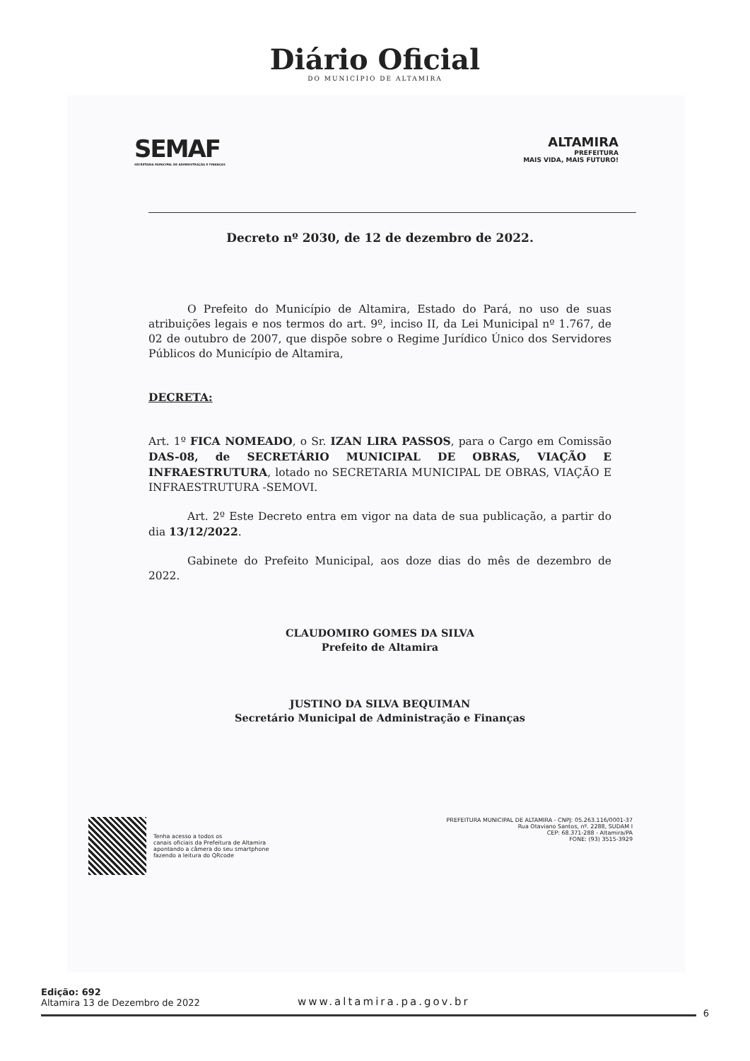Diário Oficial
DO MUNICÍPIO DE ALTAMIRA
SEMAF
SECRETARIA MUNICIPAL DE ADMINISTRAÇÃO E FINANÇAS
ALTAMIRA
PREFEITURA
MAIS VIDA, MAIS FUTURO!
Decreto nº 2030, de 12 de dezembro de 2022.
O Prefeito do Município de Altamira, Estado do Pará, no uso de suas atribuições legais e nos termos do art. 9º, inciso II, da Lei Municipal nº 1.767, de 02 de outubro de 2007, que dispõe sobre o Regime Jurídico Único dos Servidores Públicos do Município de Altamira,
DECRETA:
Art. 1º FICA NOMEADO, o Sr. IZAN LIRA PASSOS, para o Cargo em Comissão DAS-08, de SECRETÁRIO MUNICIPAL DE OBRAS, VIAÇÃO E INFRAESTRUTURA, lotado no SECRETARIA MUNICIPAL DE OBRAS, VIAÇÃO E INFRAESTRUTURA -SEMOVI.
Art. 2º Este Decreto entra em vigor na data de sua publicação, a partir do dia 13/12/2022.
Gabinete do Prefeito Municipal, aos doze dias do mês de dezembro de 2022.
CLAUDOMIRO GOMES DA SILVA
Prefeito de Altamira
JUSTINO DA SILVA BEQUIMAN
Secretário Municipal de Administração e Finanças
Tenha acesso a todos os
canais oficiais da Prefeitura de Altamira
apontando a câmera do seu smartphone
fazendo a leitura do QRcode
PREFEITURA MUNICIPAL DE ALTAMIRA - CNPJ: 05.263.116/0001-37
Rua Otaviano Santos, nº. 2288, SUDAM I
CEP: 68.371-288 - Altamira/PA
FONE: (93) 3515-3929
Edição: 692
Altamira 13 de Dezembro de 2022
www.altamira.pa.gov.br
6